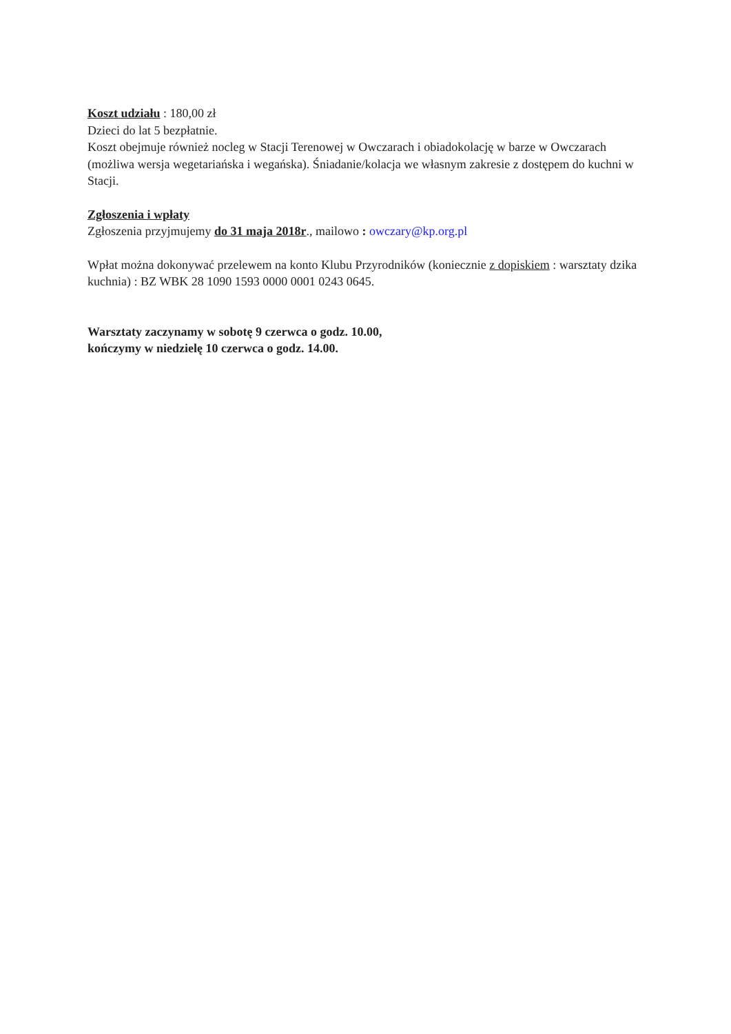Koszt udziału : 180,00 zł
Dzieci do lat 5 bezpłatnie.
Koszt obejmuje również nocleg w Stacji Terenowej w Owczarach i obiadokolację w barze w Owczarach (możliwa wersja wegetariańska i wegańska). Śniadanie/kolacja we własnym zakresie z dostępem do kuchni w Stacji.
Zgłoszenia i wpłaty
Zgłoszenia przyjmujemy do 31 maja 2018r., mailowo : owczary@kp.org.pl
Wpłat można dokonywać przelewem na konto Klubu Przyrodników (koniecznie z dopiskiem : warsztaty dzika kuchnia) : BZ WBK 28 1090 1593 0000 0001 0243 0645.
Warsztaty zaczynamy w sobotę 9 czerwca o godz. 10.00,
kończymy w niedzielę 10 czerwca o godz. 14.00.